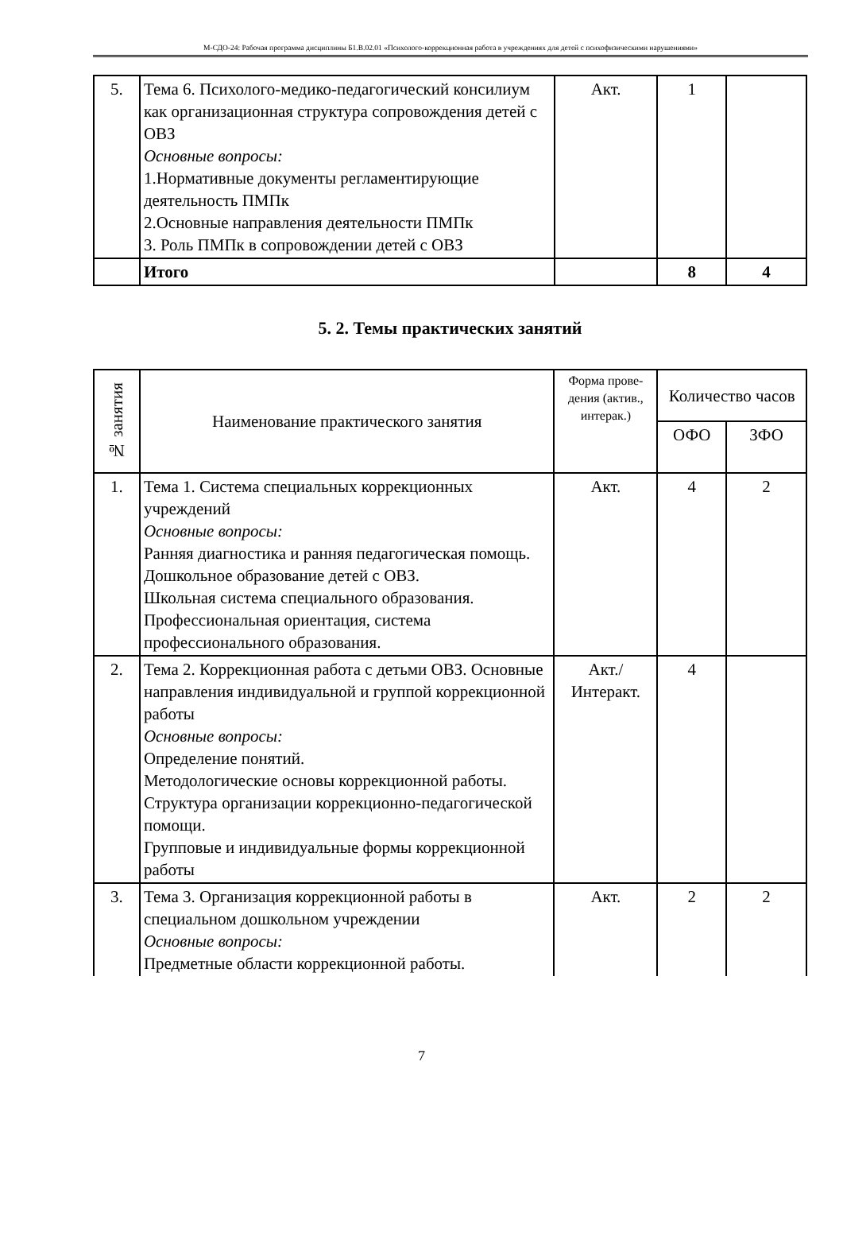М-СДО-24: Рабочая программа дисциплины Б1.В.02.01 «Психолого-коррекционная работа в учреждениях для детей с психофизическими нарушениями»
| 5. | Тема 6. Психолого-медико-педагогический консилиум как организационная структура сопровождения детей с ОВЗ Основные вопросы: 1.Нормативные документы регламентирующие деятельность ПМПк 2.Основные направления деятельности ПМПк 3. Роль ПМПк в сопровождении детей с ОВЗ | Акт. | 1 | |
| | Итого | | 8 | 4 |
5. 2. Темы практических занятий
| № занятия | Наименование практического занятия | Форма прове-дения (актив., интерак.) | Количество часов | |
| --- | --- | --- | --- | --- |
| | | | ОФО | ЗФО |
| 1. | Тема 1. Система специальных коррекционных учреждений Основные вопросы: Ранняя диагностика и ранняя педагогическая помощь. Дошкольное образование детей с ОВЗ. Школьная система специального образования. Профессиональная ориентация, система профессионального образования. | Акт. | 4 | 2 |
| 2. | Тема 2. Коррекционная работа с детьми ОВЗ. Основные направления индивидуальной и группой коррекционной работы Основные вопросы: Определение понятий. Методологические основы коррекционной работы. Структура организации коррекционно-педагогической помощи. Групповые и индивидуальные формы коррекционной работы | Акт./ Интеракт. | 4 | |
| 3. | Тема 3. Организация коррекционной работы в специальном дошкольном учреждении Основные вопросы: Предметные области коррекционной работы. | Акт. | 2 | 2 |
7